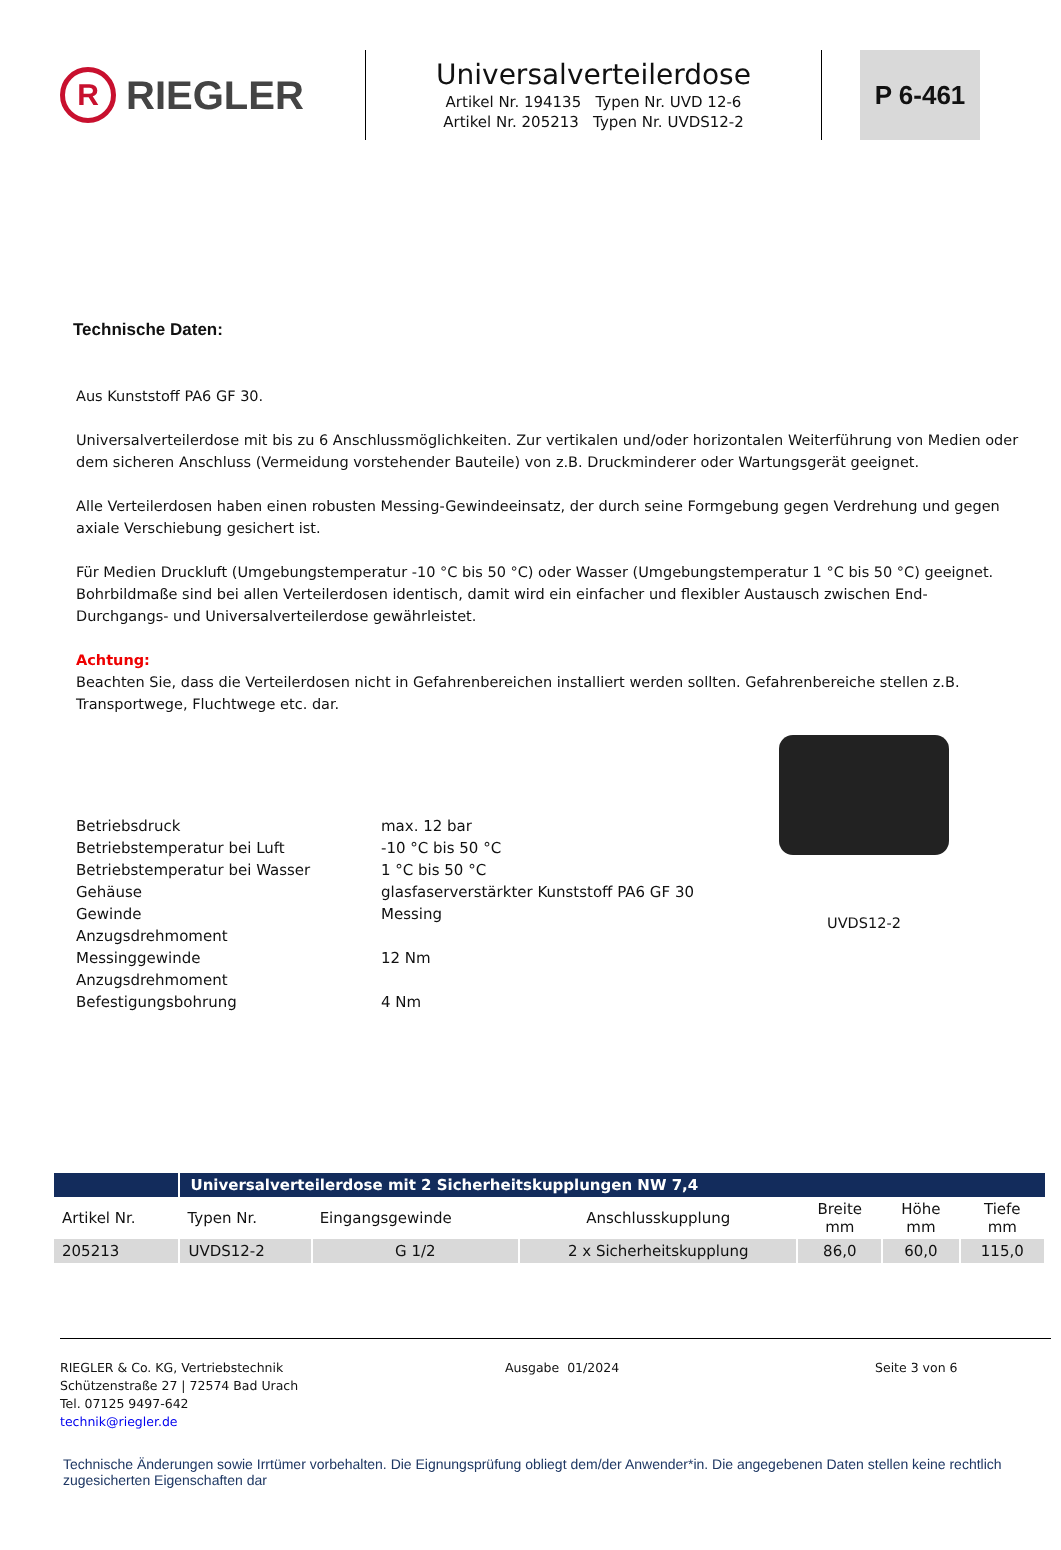R
RIEGLER
Universalverteilerdose
Artikel Nr. 194135 Typen Nr. UVD 12-6
Artikel Nr. 205213 Typen Nr. UVDS12-2
P 6-461
Technische Daten:
Aus Kunststoff PA6 GF 30.
Universalverteilerdose mit bis zu 6 Anschlussmöglichkeiten. Zur vertikalen und/oder horizontalen Weiterführung von Medien oder dem sicheren Anschluss (Vermeidung vorstehender Bauteile) von z.B. Druckminderer oder Wartungsgerät geeignet.
Alle Verteilerdosen haben einen robusten Messing-Gewindeeinsatz, der durch seine Formgebung gegen Verdrehung und gegen axiale Verschiebung gesichert ist.
Für Medien Druckluft (Umgebungstemperatur -10 °C bis 50 °C) oder Wasser (Umgebungstemperatur 1 °C bis 50 °C) geeignet. Bohrbildmaße sind bei allen Verteilerdosen identisch, damit wird ein einfacher und flexibler Austausch zwischen End- Durchgangs- und Universalverteilerdose gewährleistet.
Achtung:
Beachten Sie, dass die Verteilerdosen nicht in Gefahrenbereichen installiert werden sollten. Gefahrenbereiche stellen z.B. Transportwege, Fluchtwege etc. dar.
| Betriebsdruck | max. 12 bar |
| Betriebstemperatur bei Luft | -10 °C bis 50 °C |
| Betriebstemperatur bei Wasser | 1 °C bis 50 °C |
| Gehäuse | glasfaserverstärkter Kunststoff PA6 GF 30 |
| Gewinde | Messing |
| Anzugsdrehmoment | |
| Messinggewinde | 12 Nm |
| Anzugsdrehmoment | |
| Befestigungsbohrung | 4 Nm |
UVDS12-2
| | Universalverteilerdose mit 2 Sicherheitskupplungen NW 7,4 | | | | | |
| --- | --- | --- | --- | --- | --- | --- |
| Artikel Nr. | Typen Nr. | Eingangsgewinde | Anschlusskupplung | Breite mm | Höhe mm | Tiefe mm |
| 205213 | UVDS12-2 | G 1/2 | 2 x Sicherheitskupplung | 86,0 | 60,0 | 115,0 |
RIEGLER & Co. KG, Vertriebstechnik
Schützenstraße 27 | 72574 Bad Urach
Tel. 07125 9497-642
technik@riegler.de
Ausgabe 01/2024 Seite 3 von 6
Technische Änderungen sowie Irrtümer vorbehalten. Die Eignungsprüfung obliegt dem/der Anwender*in. Die angegebenen Daten stellen keine rechtlich zugesicherten Eigenschaften dar